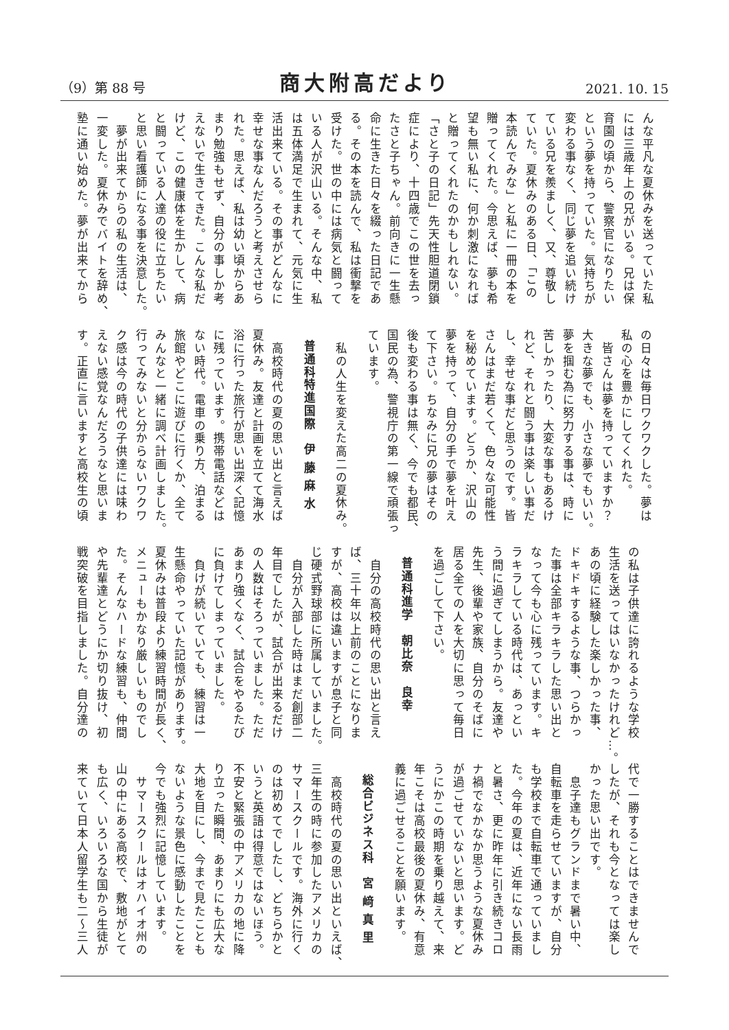（9）第 88 号 商大附高だより 2021. 10. 15
んな平凡な夏休みを送っていた私
には三歳年上の兄がいる。兄は保
育園の頃から、警察官になりたい
という夢を持っていた。気持ちが
変わる事なく、同じ夢を追い続け
ている兄を羨ましく、又、尊敬し
ていた。夏休みのある日、「この
本読んでみな」と私に一冊の本を
贈ってくれた。今思えば、夢も希
望も無い私に、何か刺激になれば
と贈ってくれたのかもしれない。
「さと子の日記」先天性胆道閉鎖
症により、十四歳でこの世を去っ
たさと子ちゃん。前向きに一生懸
命に生きた日々を綴った日記であ
る。その本を読んで、私は衝撃を
受けた。世の中には病気と闘って
いる人が沢山いる。そんな中、私
は五体満足で生まれて、元気に生
活出来ている。その事がどんなに
幸せな事なんだろうと考えさせら
れた。思えば、私は幼い頃からあ
まり勉強もせず、自分の事しか考
えないで生きてきた。こんな私だ
けど、この健康体を生かして、病
と闘っている人達の役に立ちたい
と思い看護師になる事を決意した。
　夢が出来てからの私の生活は、
一変した。夏休みでバイトを辞め、
塾に通い始めた。夢が出来てから
の日々は毎日ワクワクした。夢は
私の心を豊かにしてくれた。
　皆さんは夢を持っていますか？
大きな夢でも、小さな夢でもいい。
夢を掴む為に努力する事は、時に
苦しかったり、大変な事もあるけ
れど、それと闘う事は楽しい事だ
し、幸せな事だと思うのです。皆
さんはまだ若くて、色々な可能性
を秘めています。どうか、沢山の
夢を持って、自分の手で夢を叶え
て下さい。ちなみに兄の夢はその
後も変わる事は無く、今でも都民、
国民の為、警視庁の第一線で頑張っ
ています。
　私の人生を変えた高二の夏休み。
普通科特進国際　伊 藤 麻 水
　高校時代の夏の思い出と言えば
夏休み。友達と計画を立てて海水
浴に行った旅行が思い出深く記憶
に残っています。携帯電話などは
ない時代。電車の乗り方、泊まる
旅館やどこに遊びに行くか、全て
みんなと一緒に調べ計画しました。
行ってみないと分からないワクワ
ク感は今の時代の子供達には味わ
えない感覚なんだろうなと思いま
す。正直に言いますと高校生の頃
の私は子供達に誇れるような学校
生活を送ってはいなかったけれど…。
あの頃に経験した楽しかった事、
ドキドキするような事、つらかっ
た事は全部キラキラした思い出と
なって今も心に残っています。キ
ラキラしている時代は、あっとい
う間に過ぎてしまうから。友達や
先生、後輩や家族、自分のそばに
居る全ての人を大切に思って毎日
を過ごして下さい。
普通科進学　朝比奈　良幸
　自分の高校時代の思い出と言え
ば、三十年以上前のことになりま
すが、高校は違いますが息子と同
じ硬式野球部に所属していました。
　自分が入部した時はまだ創部二
年目でしたが、試合が出来るだけ
の人数はそろっていました。ただ
あまり強くなく、試合をやるたび
に負けてしまっていました。
　負けが続いていても、練習は一
生懸命やっていた記憶があります。
夏休みは普段より練習時間が長く、
メニューもかなり厳しいものでし
た。そんなハードな練習も、仲間
や先輩達とどうにか切り抜け、初
戦突破を目指しました。自分達の
代で一勝することはできませんで
したが、それも今となっては楽し
かった思い出です。
　息子達もグランドまで暑い中、
自転車を走らせていますが、自分
も学校まで自転車で通っていまし
た。今年の夏は、近年にない長雨
と暑さ、更に昨年に引き続きコロ
ナ禍でなかなか思うような夏休み
が過ごせていないと思います。ど
うにかこの時期を乗り越えて、来
年こそは高校最後の夏休み、有意
義に過ごせることを願います。
総合ビジネス科　宮 﨑 真 里
　高校時代の夏の思い出といえば、
三年生の時に参加したアメリカの
サマースクールです。海外に行く
のは初めてでしたし、どちらかと
いうと英語は得意ではないほう。
不安と緊張の中アメリカの地に降
り立った瞬間、あまりにも広大な
大地を目にし、今まで見たことも
ないような景色に感動したことを
今でも強烈に記憶しています。
　サマースクールはオハイオ州の
山の中にある高校で、敷地がとて
も広く、いろいろな国から生徒が
来ていて日本人留学生も二～三人